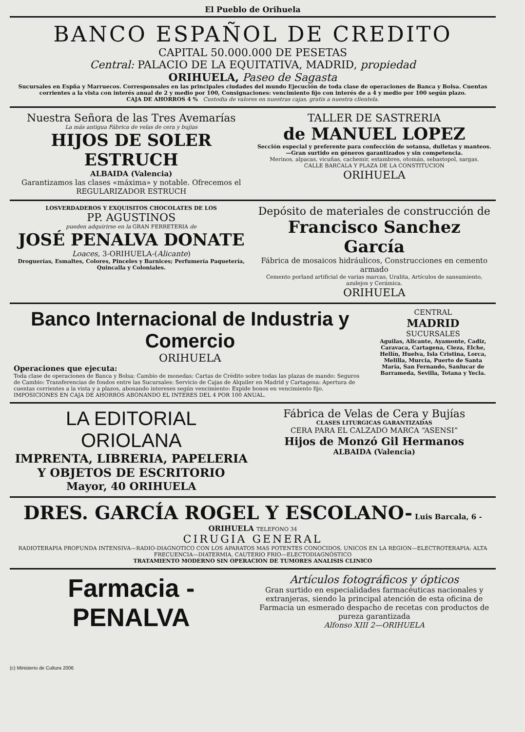El Pueblo de Orihuela
BANCO ESPAÑOL DE CREDITO
CAPITAL 50.000.000 DE PESETAS
Central: PALACIO DE LA EQUITATIVA, MADRID, propiedad
ORIHUELA, Paseo de Sagasta
Sucursales en Espña y Marruecos. Corresponsales en las principales ciudades del mundo Ejecución de toda clase de operaciones de Banca y Bolsa. Cuentas corrientes a la vista con interés anual de 2 y medio por 100, Consignaciones: vencimiento fijo con interés de a 4 y medio por 100 según plazo.
CAJA DE AHORROS 4 % Custodia de valores en nuestras cajas, gratis a nuestra clientela.
Nuestra Señora de las Tres Avemarías
La más antigua Fábrica de velas de cera y bujias
HIJOS DE SOLER ESTRUCH
ALBAIDA (Valencia)
Garantizamos las clases «máxima» y notable. Ofrecemos el REGULARIZADOR ESTRUCH
TALLER DE SASTRERIA
de MANUEL LOPEZ
Sección especial y preferente para confección de sotansa, dulletas y manteos.—Gran surtido en géneros garantizados y sin competencia.
Merinos, alpacas, vicuñas, cachemir, estambres, otomán, sebastopol, sargas.
CALLE BARCALA Y PLAZA DE LA CONSTITUCION
ORIHUELA
LOSVERDADEROS Y EXQUISITOS CHOCOLATES DE LOS
PP. AGUSTINOS
pueden adquirirse en la GRAN FERRETERIA de
JOSÉ PENALVA DONATE
Loaces, 3-ORIHUELA-(Alicante)
Droguerías, Esmaltes, Colores, Pinceles y Barnices; Perfumería Paquetería, Quincalla y Coloniales.
Depósito de materiales de construcción de
Francisco Sanchez García
Fábrica de mosaicos hidráulicos, Construcciones en cemento armado
Cemento porland artificial de varias marcas, Uralita, Artículos de saneamiento, azulejos y Cerámica.
ORIHUELA
Banco Internacional de Industria y Comercio
ORIHUELA
Operaciones que ejecuta:
Toda clase de operaciones de Banca y Bolsa: Cambio de monedas: Cartas de Crédito sobre todas las plazas de mando: Seguros de Cambio: Transferencias de fondos entre las Sucursales: Servicio de Cajas de Alquiler en Madrid y Cartagena: Apertura de cuentas corrientes a la vista y a plazos, abonando intereses según vencimiento: Expide bonos en vencimiento fijo. IMPOSICIONES EN CAJA DE AHORROS ABONANDO EL INTERES DEL 4 POR 100 ANUAL.
CENTRAL
MADRID
SUCURSALES
Aguilas, Alicante, Ayamonte, Cadiz, Caravaca, Cartagena, Cieza, Elche, Hellín, Huelva, Isla Cristina, Lorca, Melilla, Murcia, Puerto de Santa María, San Fernando, Sanlucar de Barrameda, Sevilla, Totana y Yecla.
LA EDITORIAL ORIOLANA
IMPRENTA, LIBRERIA, PAPELERIA Y OBJETOS DE ESCRITORIO
Mayor, 40 ORIHUELA
Fábrica de Velas de Cera y Bujías
CLASES LITURGICAS GARANTIZADAS
CERA PARA EL CALZADO MARCA “ASENSI”
Hijos de Monzó Gil Hermanos
ALBAIDA (Valencia)
DRES. GARCÍA ROGEL Y ESCOLANO- Luis Barcala, 6 - ORIHUELA TELEFONO 34
CIRUGIA GENERAL
RADIOTERAPIA PROFUNDA INTENSIVA—RADIO-DIAGNOTICO CON LOS APARATOS MAS POTENTES CONOCIDOS, UNICOS EN LA REGION—ELECTROTERAPIA: ALTA FRECUENCIA—DIATERMIA, CAUTERIO FRIO—ELECTODIAGNÓSTICO
TRATAMIENTO MODERNO SIN OPERACION DE TUMORES ANALISIS CLINICO
Farmacia - PENALVA
Artículos fotográficos y ópticos
Gran surtido en especialidades farmacéuticas nacionales y extranjeras, siendo la principal atención de esta oficina de Farmacia un esmerado despacho de recetas con productos de pureza garantizada
Alfonso XIII 2—ORIHUELA
(c) Ministerio de Cultura 2006